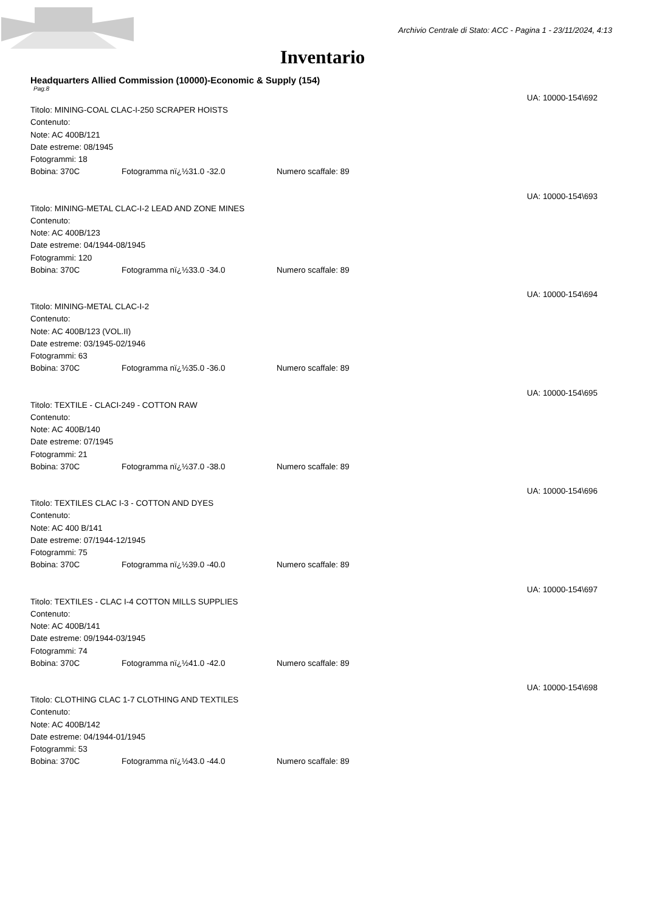Archivio Centrale di Stato: ACC - Pagina 1 - 23/11/2024, 4:13
Inventario
Headquarters Allied Commission (10000)-Economic & Supply (154)
Pag.8
UA: 10000-154\692
Titolo: MINING-COAL CLAC-I-250 SCRAPER HOISTS
Contenuto:
Note: AC 400B/121
Date estreme: 08/1945
Fotogrammi: 18
Bobina: 370C Fotogramma nï¿½31.0 -32.0 Numero scaffale: 89
UA: 10000-154\693
Titolo: MINING-METAL CLAC-I-2 LEAD AND ZONE MINES
Contenuto:
Note: AC 400B/123
Date estreme: 04/1944-08/1945
Fotogrammi: 120
Bobina: 370C Fotogramma nï¿½33.0 -34.0 Numero scaffale: 89
UA: 10000-154\694
Titolo: MINING-METAL CLAC-I-2
Contenuto:
Note: AC 400B/123 (VOL.II)
Date estreme: 03/1945-02/1946
Fotogrammi: 63
Bobina: 370C Fotogramma nï¿½35.0 -36.0 Numero scaffale: 89
UA: 10000-154\695
Titolo: TEXTILE - CLACI-249 - COTTON RAW
Contenuto:
Note: AC 400B/140
Date estreme: 07/1945
Fotogrammi: 21
Bobina: 370C Fotogramma nï¿½37.0 -38.0 Numero scaffale: 89
UA: 10000-154\696
Titolo: TEXTILES CLAC I-3 - COTTON AND DYES
Contenuto:
Note: AC 400 B/141
Date estreme: 07/1944-12/1945
Fotogrammi: 75
Bobina: 370C Fotogramma nï¿½39.0 -40.0 Numero scaffale: 89
UA: 10000-154\697
Titolo: TEXTILES - CLAC I-4 COTTON MILLS SUPPLIES
Contenuto:
Note: AC 400B/141
Date estreme: 09/1944-03/1945
Fotogrammi: 74
Bobina: 370C Fotogramma nï¿½41.0 -42.0 Numero scaffale: 89
UA: 10000-154\698
Titolo: CLOTHING CLAC 1-7 CLOTHING AND TEXTILES
Contenuto:
Note: AC 400B/142
Date estreme: 04/1944-01/1945
Fotogrammi: 53
Bobina: 370C Fotogramma nï¿½43.0 -44.0 Numero scaffale: 89